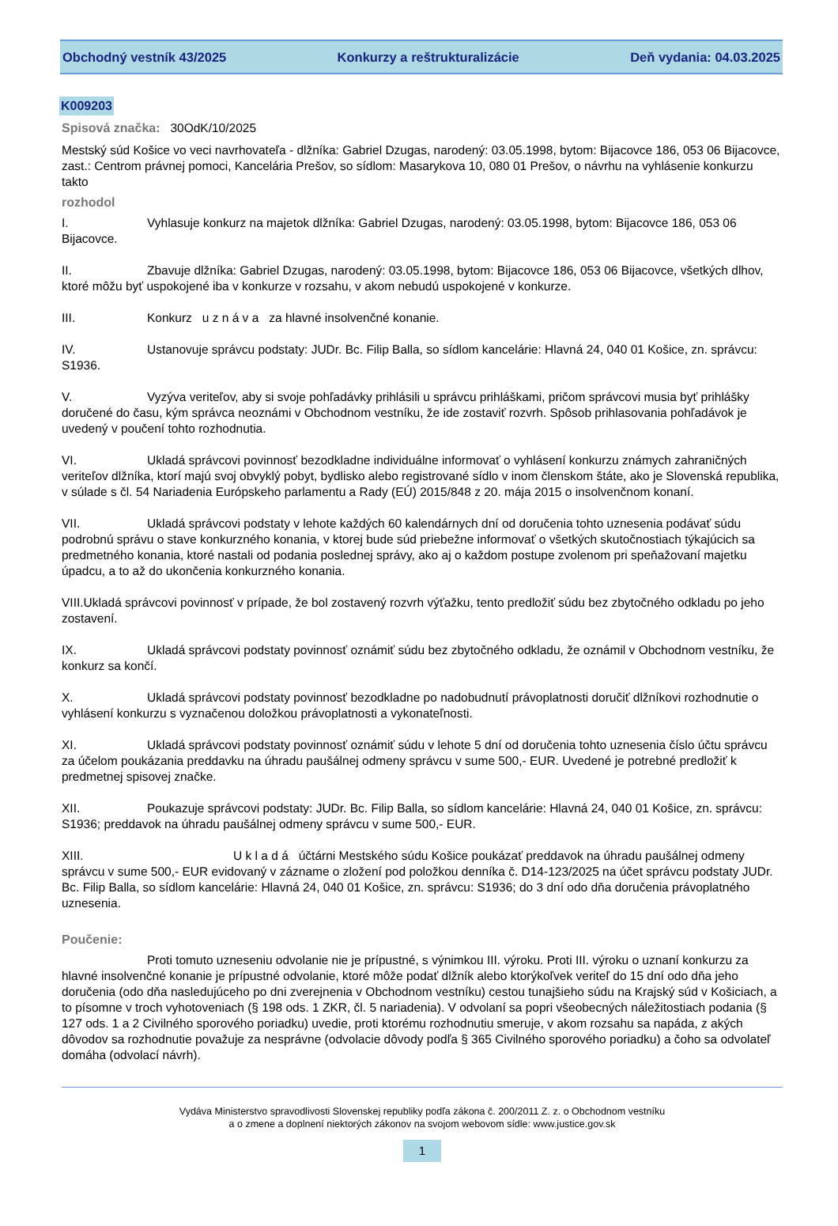Obchodný vestník 43/2025 Konkurzy a reštrukturalizácie Deň vydania: 04.03.2025
K009203
Spisová značka: 30OdK/10/2025
Mestský súd Košice vo veci navrhovateľa - dlžníka: Gabriel Dzugas, narodený: 03.05.1998, bytom: Bijacovce 186, 053 06 Bijacovce, zast.: Centrom právnej pomoci, Kancelária Prešov, so sídlom: Masarykova 10, 080 01 Prešov, o návrhu na vyhlásenie konkurzu takto
rozhodol
I. Vyhlasuje konkurz na majetok dlžníka: Gabriel Dzugas, narodený: 03.05.1998, bytom: Bijacovce 186, 053 06 Bijacovce.
II. Zbavuje dlžníka: Gabriel Dzugas, narodený: 03.05.1998, bytom: Bijacovce 186, 053 06 Bijacovce, všetkých dlhov, ktoré môžu byť uspokojené iba v konkurze v rozsahu, v akom nebudú uspokojené v konkurze.
III. Konkurz u z n á v a za hlavné insolvenčné konanie.
IV. Ustanovuje správcu podstaty: JUDr. Bc. Filip Balla, so sídlom kancelárie: Hlavná 24, 040 01 Košice, zn. správcu: S1936.
V. Vyzýva veriteľov, aby si svoje pohľadávky prihlásili u správcu prihláškami, pričom správcovi musia byť prihlášky doručené do času, kým správca neoznámi v Obchodnom vestníku, že ide zostaviť rozvrh. Spôsob prihlasovania pohľadávok je uvedený v poučení tohto rozhodnutia.
VI. Ukladá správcovi povinnosť bezodkladne individuálne informovať o vyhlásení konkurzu známych zahraničných veriteľov dlžníka, ktorí majú svoj obvyklý pobyt, bydlisko alebo registrované sídlo v inom členskom štáte, ako je Slovenská republika, v súlade s čl. 54 Nariadenia Európskeho parlamentu a Rady (EÚ) 2015/848 z 20. mája 2015 o insolvenčnom konaní.
VII. Ukladá správcovi podstaty v lehote každých 60 kalendárnych dní od doručenia tohto uznesenia podávať súdu podrobnú správu o stave konkurzného konania, v ktorej bude súd priebežne informovať o všetkých skutočnostiach týkajúcich sa predmetného konania, ktoré nastali od podania poslednej správy, ako aj o každom postupe zvolenom pri speňažovaní majetku úpadcu, a to až do ukončenia konkurzného konania.
VIII.Ukladá správcovi povinnosť v prípade, že bol zostavený rozvrh výťažku, tento predložiť súdu bez zbytočného odkladu po jeho zostavení.
IX. Ukladá správcovi podstaty povinnosť oznámiť súdu bez zbytočného odkladu, že oznámil v Obchodnom vestníku, že konkurz sa končí.
X. Ukladá správcovi podstaty povinnosť bezodkladne po nadobudnutí právoplatnosti doručiť dlžníkovi rozhodnutie o vyhlásení konkurzu s vyznačenou doložkou právoplatnosti a vykonateľnosti.
XI. Ukladá správcovi podstaty povinnosť oznámiť súdu v lehote 5 dní od doručenia tohto uznesenia číslo účtu správcu za účelom poukázania preddavku na úhradu paušálnej odmeny správcu v sume 500,- EUR. Uvedené je potrebné predložiť k predmetnej spisovej značke.
XII. Poukazuje správcovi podstaty: JUDr. Bc. Filip Balla, so sídlom kancelárie: Hlavná 24, 040 01 Košice, zn. správcu: S1936; preddavok na úhradu paušálnej odmeny správcu v sume 500,- EUR.
XIII. U k l a d á účtárni Mestského súdu Košice poukázať preddavok na úhradu paušálnej odmeny správcu v sume 500,- EUR evidovaný v zázname o zložení pod položkou denníka č. D14-123/2025 na účet správcu podstaty JUDr. Bc. Filip Balla, so sídlom kancelárie: Hlavná 24, 040 01 Košice, zn. správcu: S1936; do 3 dní odo dňa doručenia právoplatného uznesenia.
Poučenie:
Proti tomuto uzneseniu odvolanie nie je prípustné, s výnimkou III. výroku. Proti III. výroku o uznaní konkurzu za hlavné insolvenčné konanie je prípustné odvolanie, ktoré môže podať dlžník alebo ktorýkoľvek veriteľ do 15 dní odo dňa jeho doručenia (odo dňa nasledujúceho po dni zverejnenia v Obchodnom vestníku) cestou tunajšieho súdu na Krajský súd v Košiciach, a to písomne v troch vyhotoveniach (§ 198 ods. 1 ZKR, čl. 5 nariadenia). V odvolaní sa popri všeobecných náležitostiach podania (§ 127 ods. 1 a 2 Civilného sporového poriadku) uvedie, proti ktorému rozhodnutiu smeruje, v akom rozsahu sa napáda, z akých dôvodov sa rozhodnutie považuje za nesprávne (odvolacie dôvody podľa § 365 Civilného sporového poriadku) a čoho sa odvolateľ domáha (odvolací návrh).
Vydáva Ministerstvo spravodlivosti Slovenskej republiky podľa zákona č. 200/2011 Z. z. o Obchodnom vestníku
a o zmene a doplnení niektorých zákonov na svojom webovom sídle: www.justice.gov.sk
1